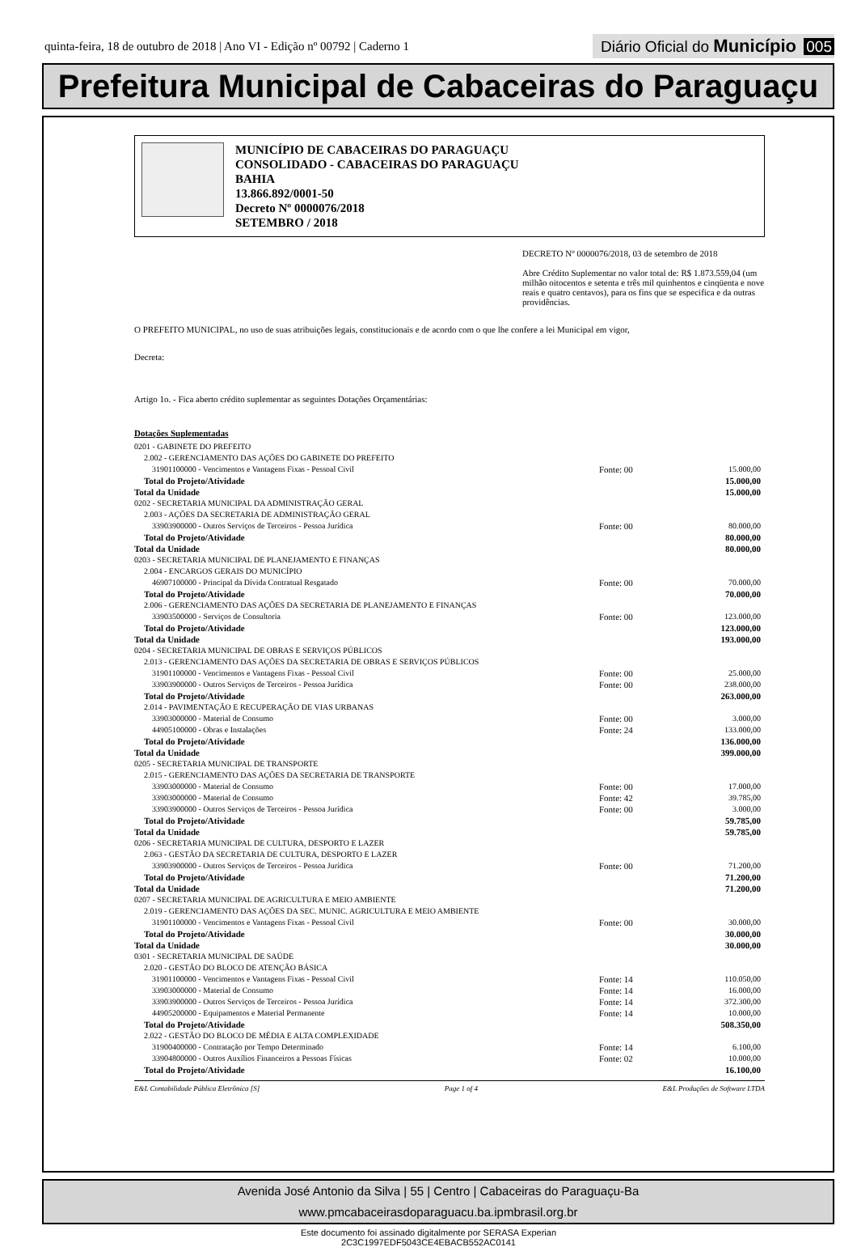quinta-feira, 18 de outubro de 2018 | Ano VI - Edição nº 00792 | Caderno 1
Diário Oficial do Município 005
Prefeitura Municipal de Cabaceiras do Paraguaçu
MUNICÍPIO DE CABACEIRAS DO PARAGUAÇU
CONSOLIDADO - CABACEIRAS DO PARAGUAÇU
BAHIA
13.866.892/0001-50
Decreto Nº 0000076/2018
SETEMBRO / 2018
DECRETO Nº 0000076/2018, 03 de setembro de 2018
Abre Crédito Suplementar no valor total de: R$ 1.873.559,04 (um milhão oitocentos e setenta e três mil quinhentos e cinqüenta e nove reais e quatro centavos), para os fins que se especifica e da outras providências.
O PREFEITO MUNICIPAL, no uso de suas atribuições legais, constitucionais e de acordo com o que lhe confere a lei Municipal em vigor,
Decreta:
Artigo 1o. - Fica aberto crédito suplementar as seguintes Dotações Orçamentárias:
Dotações Suplementadas
| 0201 - GABINETE DO PREFEITO | | |
| 2.002 - GERENCIAMENTO DAS AÇÕES DO GABINETE DO PREFEITO | | |
| 31901100000 - Vencimentos e Vantagens Fixas - Pessoal Civil | Fonte: 00 | 15.000,00 |
| Total do Projeto/Atividade | | 15.000,00 |
| Total da Unidade | | 15.000,00 |
| 0202 - SECRETARIA MUNICIPAL DA ADMINISTRAÇÃO GERAL | | |
| 2.003 - AÇÕES DA SECRETARIA DE ADMINISTRAÇÃO GERAL | | |
| 33903900000 - Outros Serviços de Terceiros - Pessoa Jurídica | Fonte: 00 | 80.000,00 |
| Total do Projeto/Atividade | | 80.000,00 |
| Total da Unidade | | 80.000,00 |
| 0203 - SECRETARIA MUNICIPAL DE PLANEJAMENTO E FINANÇAS | | |
| 2.004 - ENCARGOS GERAIS DO MUNICÍPIO | | |
| 46907100000 - Principal da Dívida Contratual Resgatado | Fonte: 00 | 70.000,00 |
| Total do Projeto/Atividade | | 70.000,00 |
| 2.006 - GERENCIAMENTO DAS AÇÕES DA SECRETARIA DE PLANEJAMENTO E FINANÇAS | | |
| 33903500000 - Serviços de Consultoria | Fonte: 00 | 123.000,00 |
| Total do Projeto/Atividade | | 123.000,00 |
| Total da Unidade | | 193.000,00 |
| 0204 - SECRETARIA MUNICIPAL DE OBRAS E SERVIÇOS PÚBLICOS | | |
| 2.013 - GERENCIAMENTO DAS AÇÕES DA SECRETARIA DE OBRAS E SERVIÇOS PÚBLICOS | | |
| 31901100000 - Vencimentos e Vantagens Fixas - Pessoal Civil | Fonte: 00 | 25.000,00 |
| 33903900000 - Outros Serviços de Terceiros - Pessoa Jurídica | Fonte: 00 | 238.000,00 |
| Total do Projeto/Atividade | | 263.000,00 |
| 2.014 - PAVIMENTAÇÃO E RECUPERAÇÃO DE VIAS URBANAS | | |
| 33903000000 - Material de Consumo | Fonte: 00 | 3.000,00 |
| 44905100000 - Obras e Instalações | Fonte: 24 | 133.000,00 |
| Total do Projeto/Atividade | | 136.000,00 |
| Total da Unidade | | 399.000,00 |
| 0205 - SECRETARIA MUNICIPAL DE TRANSPORTE | | |
| 2.015 - GERENCIAMENTO DAS AÇÕES DA SECRETARIA DE TRANSPORTE | | |
| 33903000000 - Material de Consumo | Fonte: 00 | 17.000,00 |
| 33903000000 - Material de Consumo | Fonte: 42 | 39.785,00 |
| 33903900000 - Outros Serviços de Terceiros - Pessoa Jurídica | Fonte: 00 | 3.000,00 |
| Total do Projeto/Atividade | | 59.785,00 |
| Total da Unidade | | 59.785,00 |
| 0206 - SECRETARIA MUNICIPAL DE CULTURA, DESPORTO E LAZER | | |
| 2.063 - GESTÃO DA SECRETARIA DE CULTURA, DESPORTO E LAZER | | |
| 33903900000 - Outros Serviços de Terceiros - Pessoa Jurídica | Fonte: 00 | 71.200,00 |
| Total do Projeto/Atividade | | 71.200,00 |
| Total da Unidade | | 71.200,00 |
| 0207 - SECRETARIA MUNICIPAL DE AGRICULTURA E MEIO AMBIENTE | | |
| 2.019 - GERENCIAMENTO DAS AÇÕES DA SEC. MUNIC. AGRICULTURA E MEIO AMBIENTE | | |
| 31901100000 - Vencimentos e Vantagens Fixas - Pessoal Civil | Fonte: 00 | 30.000,00 |
| Total do Projeto/Atividade | | 30.000,00 |
| Total da Unidade | | 30.000,00 |
| 0301 - SECRETARIA MUNICIPAL DE SAÚDE | | |
| 2.020 - GESTÃO DO BLOCO DE ATENÇÃO BÁSICA | | |
| 31901100000 - Vencimentos e Vantagens Fixas - Pessoal Civil | Fonte: 14 | 110.050,00 |
| 33903000000 - Material de Consumo | Fonte: 14 | 16.000,00 |
| 33903900000 - Outros Serviços de Terceiros - Pessoa Jurídica | Fonte: 14 | 372.300,00 |
| 44905200000 - Equipamentos e Material Permanente | Fonte: 14 | 10.000,00 |
| Total do Projeto/Atividade | | 508.350,00 |
| 2.022 - GESTÃO DO BLOCO DE MÉDIA E ALTA COMPLEXIDADE | | |
| 31900400000 - Contratação por Tempo Determinado | Fonte: 14 | 6.100,00 |
| 33904800000 - Outros Auxílios Financeiros a Pessoas Físicas | Fonte: 02 | 10.000,00 |
| Total do Projeto/Atividade | | 16.100,00 |
E&L Contabilidade Pública Eletrônica [S] Page 1 of 4 E&L Produções de Software LTDA
Avenida José Antonio da Silva | 55 | Centro | Cabaceiras do Paraguaçu-Ba
www.pmcabaceirasdoparaguacu.ba.ipmbrasil.org.br
Este documento foi assinado digitalmente por SERASA Experian
2C3C1997EDF5043CE4EBACB552AC0141